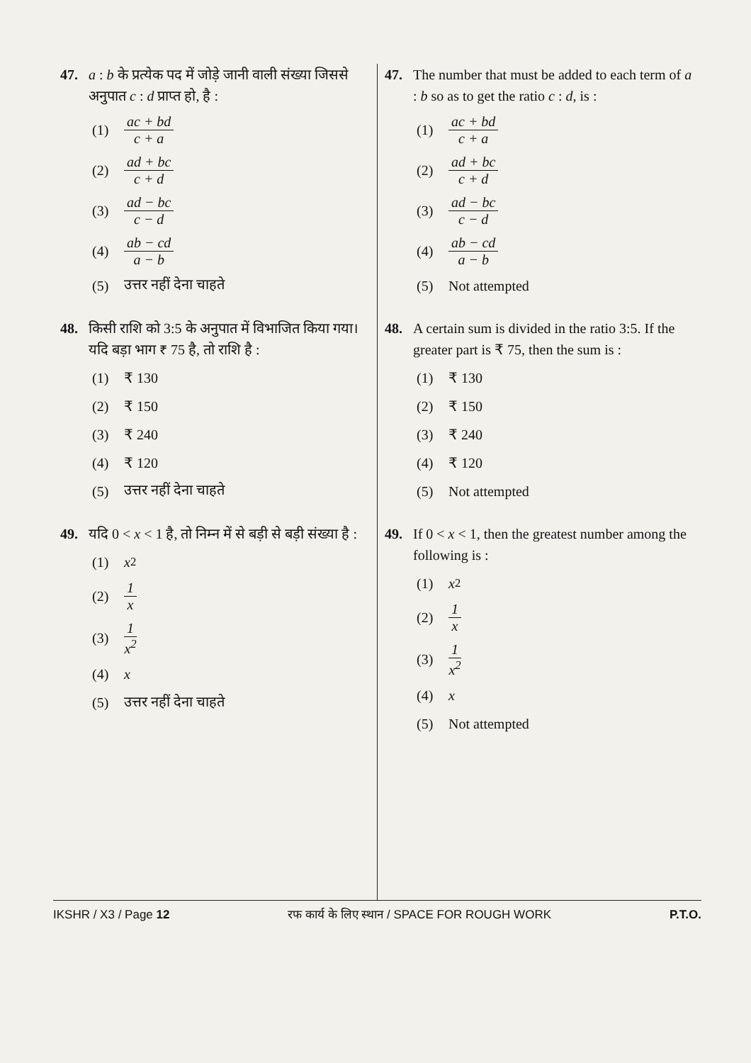47. a : b के प्रत्येक पद में जोड़े जानी वाली संख्या जिससे अनुपात c : d प्राप्त हो, है :
(1) ac + bd c + a
(2) ad + bc c + d
(3) ad − bc c − d
(4) ab − cd a − b
(5) उत्तर नहीं देना चाहते
48. किसी राशि को 3:5 के अनुपात में विभाजित किया गया। यदि बड़ा भाग ₹ 75 है, तो राशि है :
(1) ₹ 130
(2) ₹ 150
(3) ₹ 240
(4) ₹ 120
(5) उत्तर नहीं देना चाहते
49. यदि 0 < x < 1 है, तो निम्न में से बड़ी से बड़ी संख्या है :
(1) x<sup>2</sup>
(2) 1 x
(3) 1 x<sup>2</sup>
(4) x
(5) उत्तर नहीं देना चाहते
47. The number that must be added to each term of a : b so as to get the ratio c : d, is :
(1) ac + bd c + a
(2) ad + bc c + d
(3) ad − bc c − d
(4) ab − cd a − b
(5) Not attempted
48. A certain sum is divided in the ratio 3:5. If the greater part is ₹ 75, then the sum is :
(1) ₹ 130
(2) ₹ 150
(3) ₹ 240
(4) ₹ 120
(5) Not attempted
49. If 0 < x < 1, then the greatest number among the following is :
(1) x<sup>2</sup>
(2) 1 x
(3) 1 x<sup>2</sup>
(4) x
(5) Not attempted
IKSHR / X3 / Page 12 रफ कार्य के लिए स्थान / SPACE FOR ROUGH WORK P.T.O.